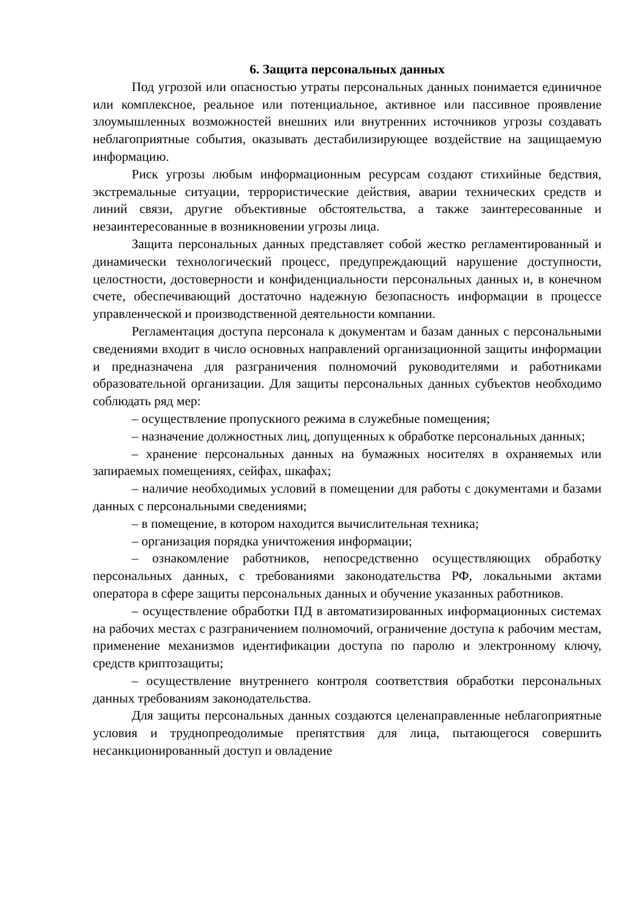6. Защита персональных данных
Под угрозой или опасностью утраты персональных данных понимается единичное или комплексное, реальное или потенциальное, активное или пассивное проявление злоумышленных возможностей внешних или внутренних источников угрозы создавать неблагоприятные события, оказывать дестабилизирующее воздействие на защищаемую информацию.
Риск угрозы любым информационным ресурсам создают стихийные бедствия, экстремальные ситуации, террористические действия, аварии технических средств и линий связи, другие объективные обстоятельства, а также заинтересованные и незаинтересованные в возникновении угрозы лица.
Защита персональных данных представляет собой жестко регламентированный и динамически технологический процесс, предупреждающий нарушение доступности, целостности, достоверности и конфиденциальности персональных данных и, в конечном счете, обеспечивающий достаточно надежную безопасность информации в процессе управленческой и производственной деятельности компании.
Регламентация доступа персонала к документам и базам данных с персональными сведениями входит в число основных направлений организационной защиты информации и предназначена для разграничения полномочий руководителями и работниками образовательной организации. Для защиты персональных данных субъектов необходимо соблюдать ряд мер:
– осуществление пропускного режима в служебные помещения;
– назначение должностных лиц, допущенных к обработке персональных данных;
– хранение персональных данных на бумажных носителях в охраняемых или запираемых помещениях, сейфах, шкафах;
– наличие необходимых условий в помещении для работы с документами и базами данных с персональными сведениями;
– в помещение, в котором находится вычислительная техника;
– организация порядка уничтожения информации;
– ознакомление работников, непосредственно осуществляющих обработку персональных данных, с требованиями законодательства РФ, локальными актами оператора в сфере защиты персональных данных и обучение указанных работников.
– осуществление обработки ПД в автоматизированных информационных системах на рабочих местах с разграничением полномочий, ограничение доступа к рабочим местам, применение механизмов идентификации доступа по паролю и электронному ключу, средств криптозащиты;
– осуществление внутреннего контроля соответствия обработки персональных данных требованиям законодательства.
Для защиты персональных данных создаются целенаправленные неблагоприятные условия и труднопреодолимые препятствия для лица, пытающегося совершить несанкционированный доступ и овладение